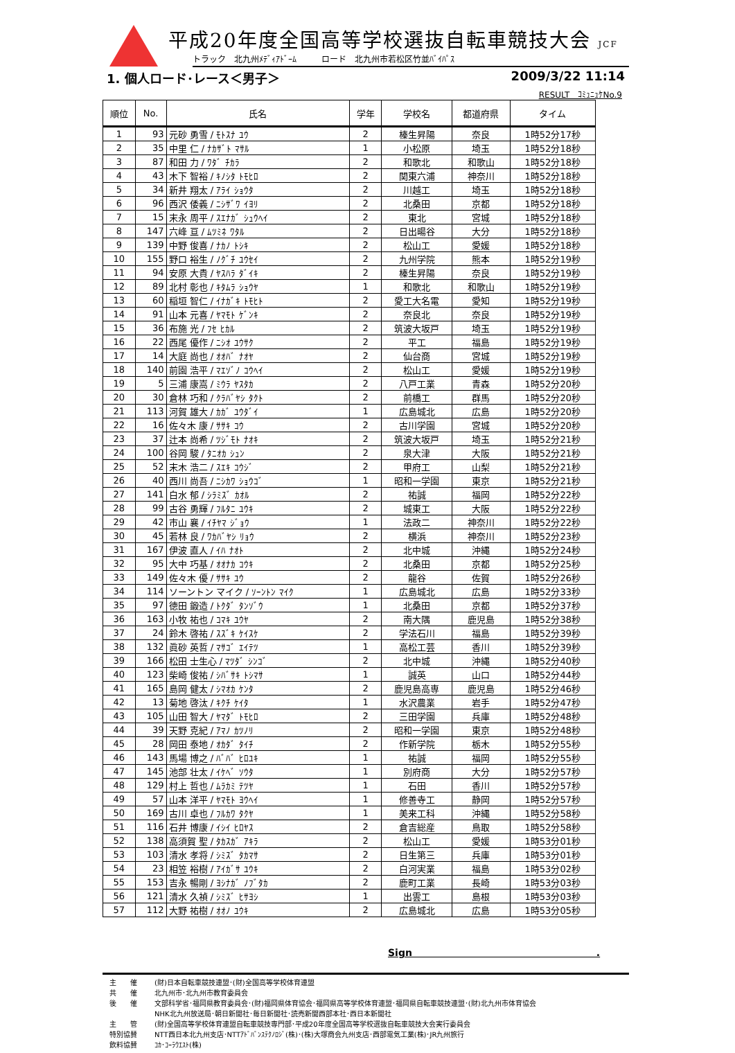平成20年度全国高等学校選抜自転車競技大会 JCF
トラック　北九州ﾒﾃﾞｨｱﾄﾞｰﾑ　　　ロード　北九州市若松区竹並ﾊﾞｲﾊﾟｽ
1. 個人ロード･レース＜男子＞ 2009/3/22 11:14
RESULT　ｺﾐｭﾆｭｹNo.9
| 順位 | No. | 氏名 | 学年 | 学校名 | 都道府県 | タイム |
| --- | --- | --- | --- | --- | --- | --- |
| 1 | 93 | 元砂 勇雪 / ﾓﾄｽﾅ ﾕｳ | 2 | 榛生昇陽 | 奈良 | 1時52分17秒 |
| 2 | 35 | 中里 仁 / ﾅｶｻﾞﾄ ﾏｻﾙ | 1 | 小松原 | 埼玉 | 1時52分18秒 |
| 3 | 87 | 和田 力 / ﾜﾀﾞ ﾁｶﾗ | 2 | 和歌北 | 和歌山 | 1時52分18秒 |
| 4 | 43 | 木下 智裕 / ｷﾉｼﾀ ﾄﾓﾋﾛ | 2 | 関東六浦 | 神奈川 | 1時52分18秒 |
| 5 | 34 | 新井 翔太 / ｱﾗｲ ｼｮｳﾀ | 2 | 川越工 | 埼玉 | 1時52分18秒 |
| 6 | 96 | 西沢 倭義 / ﾆｼｻﾞﾜ ｲﾖﾘ | 2 | 北桑田 | 京都 | 1時52分18秒 |
| 7 | 15 | 末永 周平 / ｽｴﾅｶﾞ ｼｭｳﾍｲ | 2 | 東北 | 宮城 | 1時52分18秒 |
| 8 | 147 | 六峰 亘 / ﾑﾂﾐﾈ ﾜﾀﾙ | 2 | 日出暘谷 | 大分 | 1時52分18秒 |
| 9 | 139 | 中野 俊喜 / ﾅｶﾉ ﾄｼｷ | 2 | 松山工 | 愛媛 | 1時52分18秒 |
| 10 | 155 | 野口 裕生 / ﾉｸﾞﾁ ﾕｳｾｲ | 2 | 九州学院 | 熊本 | 1時52分19秒 |
| 11 | 94 | 安原 大貴 / ﾔｽﾊﾗ ﾀﾞｲｷ | 2 | 榛生昇陽 | 奈良 | 1時52分19秒 |
| 12 | 89 | 北村 彰也 / ｷﾀﾑﾗ ｼｮｳﾔ | 1 | 和歌北 | 和歌山 | 1時52分19秒 |
| 13 | 60 | 稲垣 智仁 / ｲﾅｶﾞｷ ﾄﾓﾋﾄ | 2 | 愛工大名電 | 愛知 | 1時52分19秒 |
| 14 | 91 | 山本 元喜 / ﾔﾏﾓﾄ ｹﾞﾝｷ | 2 | 奈良北 | 奈良 | 1時52分19秒 |
| 15 | 36 | 布施 光 / ﾌｾ ﾋｶﾙ | 2 | 筑波大坂戸 | 埼玉 | 1時52分19秒 |
| 16 | 22 | 西尾 優作 / ﾆｼｵ ﾕｳｻｸ | 2 | 平工 | 福島 | 1時52分19秒 |
| 17 | 14 | 大庭 尚也 / ｵｵﾊﾞ ﾅｵﾔ | 2 | 仙台商 | 宮城 | 1時52分19秒 |
| 18 | 140 | 前園 浩平 / ﾏｴｿﾞﾉ ｺｳﾍｲ | 2 | 松山工 | 愛媛 | 1時52分19秒 |
| 19 | 5 | 三浦 康嵩 / ﾐｳﾗ ﾔｽﾀｶ | 2 | 八戸工業 | 青森 | 1時52分20秒 |
| 20 | 30 | 倉林 巧和 / ｸﾗﾊﾞﾔｼ ﾀｸﾄ | 2 | 前橋工 | 群馬 | 1時52分20秒 |
| 21 | 113 | 河賀 雄大 / ｶｶﾞ ﾕｳﾀﾞｲ | 1 | 広島城北 | 広島 | 1時52分20秒 |
| 22 | 16 | 佐々木 康 / ｻｻｷ ｺｳ | 2 | 古川学園 | 宮城 | 1時52分20秒 |
| 23 | 37 | 辻本 尚希 / ﾂｼﾞﾓﾄ ﾅｵｷ | 2 | 筑波大坂戸 | 埼玉 | 1時52分21秒 |
| 24 | 100 | 谷岡 駿 / ﾀﾆｵｶ ｼｭﾝ | 2 | 泉大津 | 大阪 | 1時52分21秒 |
| 25 | 52 | 末木 浩二 / ｽｴｷ ｺｳｼﾞ | 2 | 甲府工 | 山梨 | 1時52分21秒 |
| 26 | 40 | 西川 尚吾 / ﾆｼｶﾜ ｼｮｳｺﾞ | 1 | 昭和一学園 | 東京 | 1時52分21秒 |
| 27 | 141 | 白水 郁 / ｼﾗﾐｽﾞ ｶｵﾙ | 2 | 祐誠 | 福岡 | 1時52分22秒 |
| 28 | 99 | 古谷 勇輝 / ﾌﾙﾀﾆ ﾕｳｷ | 2 | 城東工 | 大阪 | 1時52分22秒 |
| 29 | 42 | 市山 襄 / ｲﾁﾔﾏ ｼﾞｮｳ | 1 | 法政二 | 神奈川 | 1時52分22秒 |
| 30 | 45 | 若林 良 / ﾜｶﾊﾞﾔｼ ﾘｮｳ | 2 | 横浜 | 神奈川 | 1時52分23秒 |
| 31 | 167 | 伊波 直人 / ｲﾊ ﾅｵﾄ | 2 | 北中城 | 沖縄 | 1時52分24秒 |
| 32 | 95 | 大中 巧基 / ｵｵﾅｶ ｺｳｷ | 2 | 北桑田 | 京都 | 1時52分25秒 |
| 33 | 149 | 佐々木 優 / ｻｻｷ ﾕｳ | 2 | 龍谷 | 佐賀 | 1時52分26秒 |
| 34 | 114 | ソーントン マイク / ｿｰﾝﾄﾝ ﾏｲｸ | 1 | 広島城北 | 広島 | 1時52分33秒 |
| 35 | 97 | 徳田 鍛造 / ﾄｸﾀﾞ ﾀﾝｿﾞｳ | 1 | 北桑田 | 京都 | 1時52分37秒 |
| 36 | 163 | 小牧 祐也 / ｺﾏｷ ﾕｳﾔ | 2 | 南大隅 | 鹿児島 | 1時52分38秒 |
| 37 | 24 | 鈴木 啓祐 / ｽｽﾞｷ ｹｲｽｹ | 2 | 学法石川 | 福島 | 1時52分39秒 |
| 38 | 132 | 眞砂 英哲 / ﾏｻｺﾞ ｴｲﾃﾂ | 1 | 高松工芸 | 香川 | 1時52分39秒 |
| 39 | 166 | 松田 士生心 / ﾏﾂﾀﾞ ｼﾝｺﾞ | 2 | 北中城 | 沖縄 | 1時52分40秒 |
| 40 | 123 | 柴崎 俊祐 / ｼﾊﾞｻｷ ﾄｼﾏｻ | 1 | 誠英 | 山口 | 1時52分44秒 |
| 41 | 165 | 島岡 健太 / ｼﾏｵｶ ｹﾝﾀ | 2 | 鹿児島高専 | 鹿児島 | 1時52分46秒 |
| 42 | 13 | 菊地 啓汰 / ｷｸﾁ ｹｲﾀ | 1 | 水沢農業 | 岩手 | 1時52分47秒 |
| 43 | 105 | 山田 智大 / ﾔﾏﾀﾞ ﾄﾓﾋﾛ | 2 | 三田学園 | 兵庫 | 1時52分48秒 |
| 44 | 39 | 天野 克紀 / ｱﾏﾉ ｶﾂﾉﾘ | 2 | 昭和一学園 | 東京 | 1時52分48秒 |
| 45 | 28 | 岡田 泰地 / ｵｶﾀﾞ ﾀｲﾁ | 2 | 作新学院 | 栃木 | 1時52分55秒 |
| 46 | 143 | 馬場 博之 / ﾊﾞﾊﾞ ﾋﾛﾕｷ | 1 | 祐誠 | 福岡 | 1時52分55秒 |
| 47 | 145 | 池部 壮太 / ｲｹﾍﾞ ｿｳﾀ | 1 | 別府商 | 大分 | 1時52分57秒 |
| 48 | 129 | 村上 哲也 / ﾑﾗｶﾐ ﾃﾂﾔ | 1 | 石田 | 香川 | 1時52分57秒 |
| 49 | 57 | 山本 洋平 / ﾔﾏﾓﾄ ﾖｳﾍｲ | 1 | 修善寺工 | 静岡 | 1時52分57秒 |
| 50 | 169 | 古川 卓也 / ﾌﾙｶﾜ ﾀｸﾔ | 1 | 美来工科 | 沖縄 | 1時52分58秒 |
| 51 | 116 | 石井 博康 / ｲｼｲ ﾋﾛﾔｽ | 2 | 倉吉総産 | 鳥取 | 1時52分58秒 |
| 52 | 138 | 高須賀 聖 / ﾀｶｽｶﾞ ｱｷﾗ | 2 | 松山工 | 愛媛 | 1時53分01秒 |
| 53 | 103 | 清水 孝将 / ｼﾐｽﾞ ﾀｶﾏｻ | 2 | 日生第三 | 兵庫 | 1時53分01秒 |
| 54 | 23 | 相笠 裕樹 / ｱｲｶﾞｻ ﾕｳｷ | 2 | 白河実業 | 福島 | 1時53分02秒 |
| 55 | 153 | 吉永 暢剛 / ﾖｼﾅｶﾞ ﾉﾌﾞﾀｶ | 2 | 鹿町工業 | 長崎 | 1時53分03秒 |
| 56 | 121 | 清水 久禎 / ｼﾐｽﾞ ﾋｻﾖｼ | 1 | 出雲工 | 島根 | 1時53分03秒 |
| 57 | 112 | 大野 祐樹 / ｵｵﾉ ﾕｳｷ | 2 | 広島城北 | 広島 | 1時53分05秒 |
Sign　　　　　　　　　　　　　　　　　　　.
主　　催 (財)日本自転車競技連盟･(財)全国高等学校体育連盟
共　　催 北九州市･北九州市教育委員会
後　　催 文部科学省･福岡県教育委員会･(財)福岡県体育協会･福岡県高等学校体育連盟･福岡県自転車競技連盟･(財)北九州市体育協会
NHK北九州放送局･朝日新聞社･毎日新聞社･読売新聞西部本社･西日本新聞社
主　　管 (財)全国高等学校体育連盟自転車競技専門部･平成20年度全国高等学校選抜自転車競技大会実行委員会
特別協賛 NTT西日本北九州支店･NTTｱﾄﾞﾊﾞﾝｽﾃｸﾉﾛｼﾞ(株)･(株)大塚商会九州支店･西部電気工業(株)･JR九州旅行
飲料協賛 ｺｶ･ｺｰﾗｳｴｽﾄ(株)